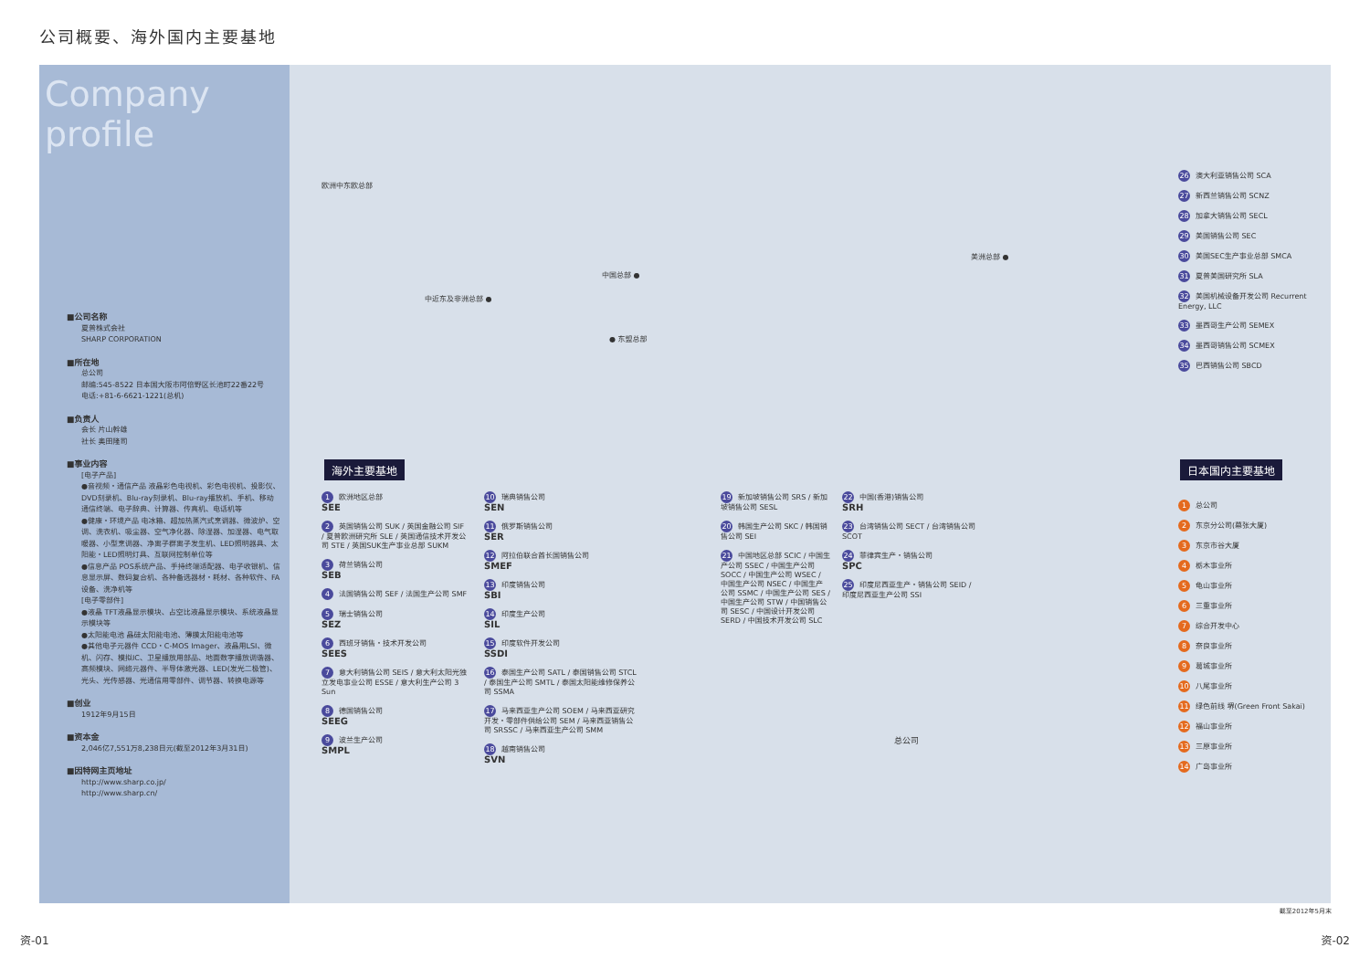公司概要、海外国内主要基地
Company profile
■公司名称
夏普株式会社
SHARP CORPORATION
■所在地
总公司
邮编:545-8522 日本国大阪市阿倍野区长池町22番22号
电话:+81-6-6621-1221(总机)
■负责人
会长 片山幹雄
社长 奥田隆司
■事业内容
[电子产品]
●音视频・通信产品 液晶彩色电视机、彩色电视机、投影仪、DVD刻录机、Blu-ray刻录机、Blu-ray播放机、手机、移动通信终端、电子辞典、计算器、传真机、电话机等
●健康・环境产品 电冰箱、超加热蒸汽式烹调器、微波炉、空调、洗衣机、吸尘器、空气净化器、除湿器、加湿器、电气取暖器、小型烹调器、净离子群离子发生机、LED照明器具、太阳能・LED照明灯具、互联网控制单位等
●信息产品 POS系统产品、手持终端适配器、电子收银机、信息显示屏、数码复合机、各种备选器材・耗材、各种软件、FA设备、洗净机等
[电子零部件]
●液晶 TFT液晶显示模块、占空比液晶显示模块、系统液晶显示模块等
●太阳能电池 晶硅太阳能电池、薄膜太阳能电池等
●其他电子元器件 CCD・C-MOS Imager、液晶用LSI、微机、闪存、模拟IC、卫星播放用部品、地面数字播放调谐器、高频模块、网络元器件、半导体激光器、LED(发光二极管)、光头、光传感器、光通信用零部件、调节器、转换电源等
■创业
1912年9月15日
■资本金
2,046亿7,551万8,238日元(截至2012年3月31日)
■因特网主页地址
http://www.sharp.co.jp/
http://www.sharp.cn/
欧洲中东欧总部
中国总部 ●
中近东及非洲总部 ●
● 东盟总部
美洲总部 ●
海外主要基地 日本国内主要基地
1 欧洲地区总部
SEE
2 英国销售公司 SUK / 英国金融公司 SIF / 夏普欧洲研究所 SLE / 英国通信技术开发公司 STE / 英国SUK生产事业总部 SUKM
3 荷兰销售公司
SEB
4 法国销售公司 SEF / 法国生产公司 SMF
5 瑞士销售公司
SEZ
6 西班牙销售・技术开发公司
SEES
7 意大利销售公司 SEIS / 意大利太阳光独立发电事业公司 ESSE / 意大利生产公司 3 Sun
8 德国销售公司
SEEG
9 波兰生产公司
SMPL
10 瑞典销售公司
SEN
11 俄罗斯销售公司
SER
12 阿拉伯联合酋长国销售公司
SMEF
13 印度销售公司
SBI
14 印度生产公司
SIL
15 印度软件开发公司
SSDI
16 泰国生产公司 SATL / 泰国销售公司 STCL / 泰国生产公司 SMTL / 泰国太阳能维修保养公司 SSMA
17 马来西亚生产公司 SOEM / 马来西亚研究开发・零部件供给公司 SEM / 马来西亚销售公司 SRSSC / 马来西亚生产公司 SMM
18 越南销售公司
SVN
19 新加坡销售公司 SRS / 新加坡销售公司 SESL
20 韩国生产公司 SKC / 韩国销售公司 SEI
21 中国地区总部 SCIC / 中国生产公司 SSEC / 中国生产公司 SOCC / 中国生产公司 WSEC / 中国生产公司 NSEC / 中国生产公司 SSMC / 中国生产公司 SES / 中国生产公司 STW / 中国销售公司 SESC / 中国设计开发公司 SERD / 中国技术开发公司 SLC
22 中国(香港)销售公司
SRH
23 台湾销售公司 SECT / 台湾销售公司 SCOT
24 菲律宾生产・销售公司
SPC
25 印度尼西亚生产・销售公司 SEID / 印度尼西亚生产公司 SSI
26 澳大利亚销售公司 SCA
27 新西兰销售公司 SCNZ
28 加拿大销售公司 SECL
29 美国销售公司 SEC
30 美国SEC生产事业总部 SMCA
31 夏普美国研究所 SLA
32 美国机械设备开发公司 Recurrent Energy, LLC
33 墨西哥生产公司 SEMEX
34 墨西哥销售公司 SCMEX
35 巴西销售公司 SBCD
1 总公司
2 东京分公司(幕张大厦)
3 东京市谷大厦
4 栃木事业所
5 龟山事业所
6 三重事业所
7 综合开发中心
8 奈良事业所
9 葛城事业所
10 八尾事业所
11 绿色前线 堺(Green Front Sakai)
12 福山事业所
13 三原事业所
14 广岛事业所
总公司
截至2012年5月末
资-01 资-02